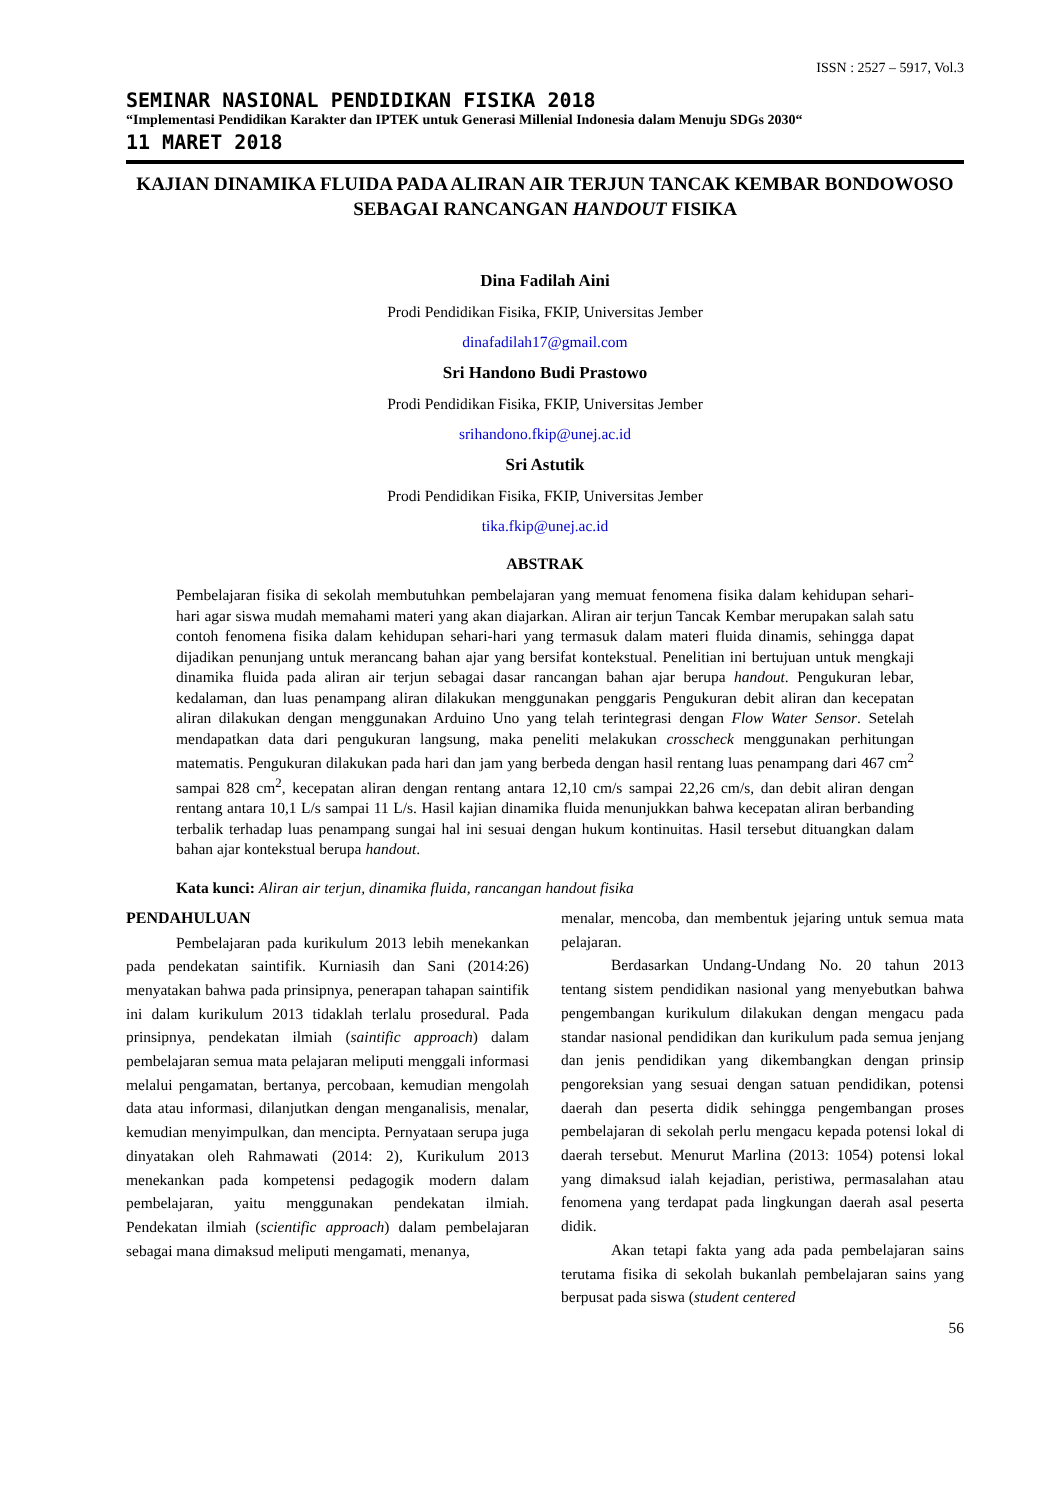ISSN : 2527 – 5917, Vol.3
SEMINAR NASIONAL PENDIDIKAN FISIKA 2018
“Implementasi Pendidikan Karakter dan IPTEK untuk Generasi Millenial Indonesia dalam Menuju SDGs 2030“
11 MARET 2018
KAJIAN DINAMIKA FLUIDA PADA ALIRAN AIR TERJUN TANCAK KEMBAR BONDOWOSO SEBAGAI RANCANGAN HANDOUT FISIKA
Dina Fadilah Aini
Prodi Pendidikan Fisika, FKIP, Universitas Jember
dinafadilah17@gmail.com
Sri Handono Budi Prastowo
Prodi Pendidikan Fisika, FKIP, Universitas Jember
srihandono.fkip@unej.ac.id
Sri Astutik
Prodi Pendidikan Fisika, FKIP, Universitas Jember
tika.fkip@unej.ac.id
ABSTRAK
Pembelajaran fisika di sekolah membutuhkan pembelajaran yang memuat fenomena fisika dalam kehidupan sehari-hari agar siswa mudah memahami materi yang akan diajarkan. Aliran air terjun Tancak Kembar merupakan salah satu contoh fenomena fisika dalam kehidupan sehari-hari yang termasuk dalam materi fluida dinamis, sehingga dapat dijadikan penunjang untuk merancang bahan ajar yang bersifat kontekstual. Penelitian ini bertujuan untuk mengkaji dinamika fluida pada aliran air terjun sebagai dasar rancangan bahan ajar berupa handout. Pengukuran lebar, kedalaman, dan luas penampang aliran dilakukan menggunakan penggaris Pengukuran debit aliran dan kecepatan aliran dilakukan dengan menggunakan Arduino Uno yang telah terintegrasi dengan Flow Water Sensor. Setelah mendapatkan data dari pengukuran langsung, maka peneliti melakukan crosscheck menggunakan perhitungan matematis. Pengukuran dilakukan pada hari dan jam yang berbeda dengan hasil rentang luas penampang dari 467 cm<sup>2</sup> sampai 828 cm<sup>2</sup>, kecepatan aliran dengan rentang antara 12,10 cm/s sampai 22,26 cm/s, dan debit aliran dengan rentang antara 10,1 L/s sampai 11 L/s. Hasil kajian dinamika fluida menunjukkan bahwa kecepatan aliran berbanding terbalik terhadap luas penampang sungai hal ini sesuai dengan hukum kontinuitas. Hasil tersebut dituangkan dalam bahan ajar kontekstual berupa handout.
Kata kunci: Aliran air terjun, dinamika fluida, rancangan handout fisika
PENDAHULUAN
Pembelajaran pada kurikulum 2013 lebih menekankan pada pendekatan saintifik. Kurniasih dan Sani (2014:26) menyatakan bahwa pada prinsipnya, penerapan tahapan saintifik ini dalam kurikulum 2013 tidaklah terlalu prosedural. Pada prinsipnya, pendekatan ilmiah (saintific approach) dalam pembelajaran semua mata pelajaran meliputi menggali informasi melalui pengamatan, bertanya, percobaan, kemudian mengolah data atau informasi, dilanjutkan dengan menganalisis, menalar, kemudian menyimpulkan, dan mencipta. Pernyataan serupa juga dinyatakan oleh Rahmawati (2014: 2), Kurikulum 2013 menekankan pada kompetensi pedagogik modern dalam pembelajaran, yaitu menggunakan pendekatan ilmiah. Pendekatan ilmiah (scientific approach) dalam pembelajaran sebagai mana dimaksud meliputi mengamati, menanya,
menalar, mencoba, dan membentuk jejaring untuk semua mata pelajaran.
Berdasarkan Undang-Undang No. 20 tahun 2013 tentang sistem pendidikan nasional yang menyebutkan bahwa pengembangan kurikulum dilakukan dengan mengacu pada standar nasional pendidikan dan kurikulum pada semua jenjang dan jenis pendidikan yang dikembangkan dengan prinsip pengoreksian yang sesuai dengan satuan pendidikan, potensi daerah dan peserta didik sehingga pengembangan proses pembelajaran di sekolah perlu mengacu kepada potensi lokal di daerah tersebut. Menurut Marlina (2013: 1054) potensi lokal yang dimaksud ialah kejadian, peristiwa, permasalahan atau fenomena yang terdapat pada lingkungan daerah asal peserta didik.
Akan tetapi fakta yang ada pada pembelajaran sains terutama fisika di sekolah bukanlah pembelajaran sains yang berpusat pada siswa (student centered
56